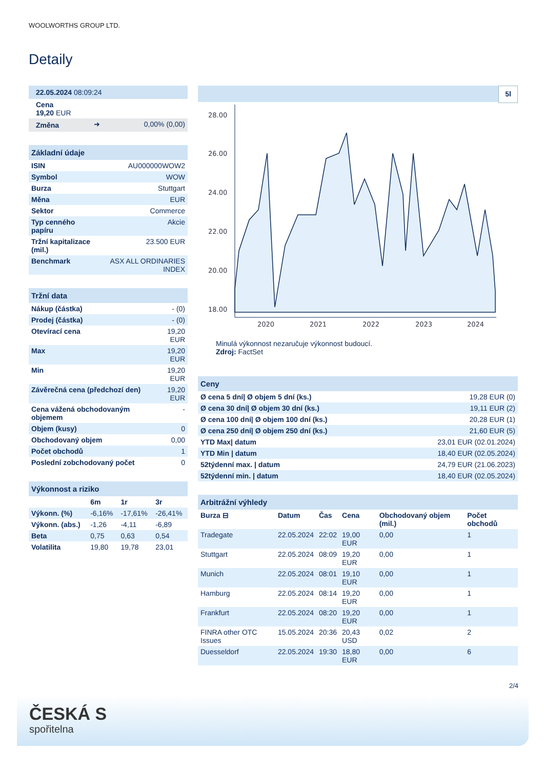WOOLWORTHS GROUP LTD.
Detaily
| 22.05.2024 08:09:24 |
| Cena 19,20 EUR |
| Změna | ➜ | 0,00% (0,00) |
| Základní údaje | |
| ISIN | AU000000WOW2 |
| Symbol | WOW |
| Burza | Stuttgart |
| Měna | EUR |
| Sektor | Commerce |
| Typ cenného papíru | Akcie |
| Tržní kapitalizace (mil.) | 23.500 EUR |
| Benchmark | ASX ALL ORDINARIES INDEX |
| Tržní data | |
| Nákup (částka) | - (0) |
| Prodej (částka) | - (0) |
| Otevírací cena | 19,20 EUR |
| Max | 19,20 EUR |
| Min | 19,20 EUR |
| Závěrečná cena (předchozí den) | 19,20 EUR |
| Cena vážená obchodovaným objemem | - |
| Objem (kusy) | 0 |
| Obchodovaný objem | 0,00 |
| Počet obchodů | 1 |
| Poslední zobchodovaný počet | 0 |
| Výkonnost a riziko | | | |
| | 6m | 1r | 3r |
| Výkonn. (%) | -6,16% | -17,61% | -26,41% |
| Výkonn. (abs.) | -1,26 | -4,11 | -6,89 |
| Beta | 0,75 | 0,63 | 0,54 |
| Volatilita | 19,80 | 19,78 | 23,01 |
5l
28.00
26.00
24.00
22.00
20.00
18.00
2020
2021
2022
2023
2024
Minulá výkonnost nezaručuje výkonnost budoucí.
Zdroj: FactSet
| Ceny | |
| Ø cena 5 dní/ Ø objem 5 dní (ks.) | 19,28 EUR (0) |
| Ø cena 30 dní/ Ø objem 30 dní (ks.) | 19,11 EUR (2) |
| Ø cena 100 dní/ Ø objem 100 dní (ks.) | 20,28 EUR (1) |
| Ø cena 250 dní/ Ø objem 250 dní (ks.) | 21,60 EUR (5) |
| YTD Max/ datum | 23,01 EUR (02.01.2024) |
| YTD Min / datum | 18,40 EUR (02.05.2024) |
| 52týdenní max. / datum | 24,79 EUR (21.06.2023) |
| 52týdenní min. / datum | 18,40 EUR (02.05.2024) |
| Arbitrážní výhledy | | | | | |
| Burza ⊟ | Datum | Čas | Cena | Obchodovaný objem (mil.) | Počet obchodů |
| Tradegate | 22.05.2024 | 22:02 | 19,00 EUR | 0,00 | 1 |
| Stuttgart | 22.05.2024 | 08:09 | 19,20 EUR | 0,00 | 1 |
| Munich | 22.05.2024 | 08:01 | 19,10 EUR | 0,00 | 1 |
| Hamburg | 22.05.2024 | 08:14 | 19,20 EUR | 0,00 | 1 |
| Frankfurt | 22.05.2024 | 08:20 | 19,20 EUR | 0,00 | 1 |
| FINRA other OTC Issues | 15.05.2024 | 20:36 | 20,43 USD | 0,02 | 2 |
| Duesseldorf | 22.05.2024 | 19:30 | 18,80 EUR | 0,00 | 6 |
2/4
ČESKÁ S
spořitelna